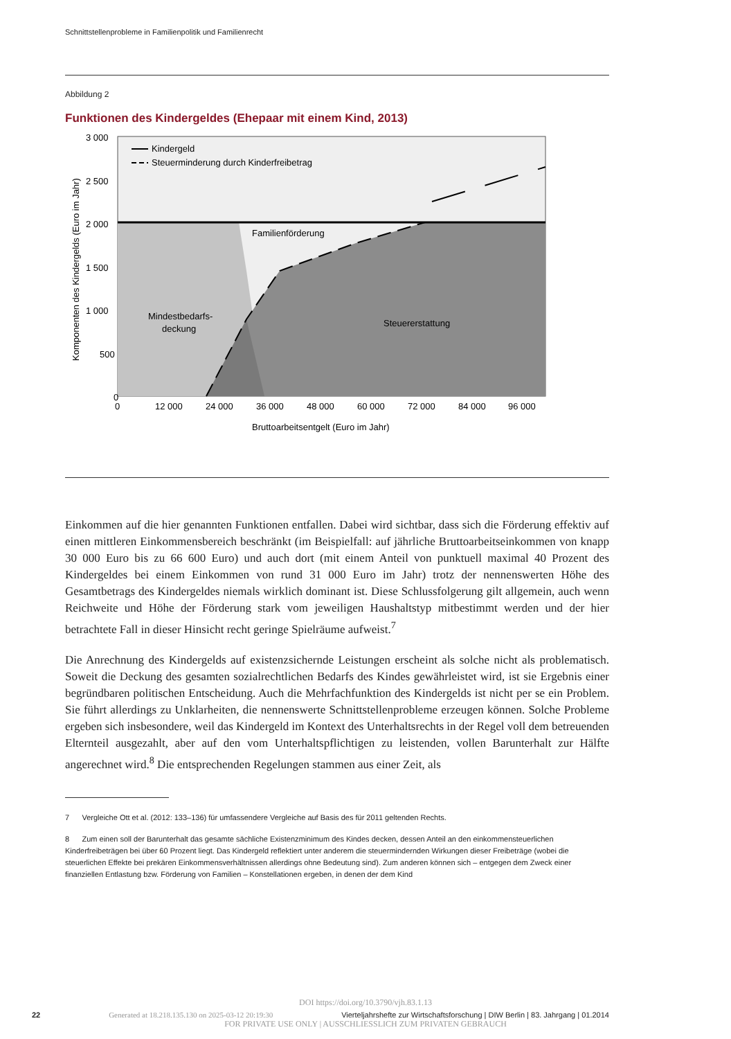Schnittstellenprobleme in Familienpolitik und Familienrecht
Abbildung 2
Funktionen des Kindergeldes (Ehepaar mit einem Kind, 2013)
3 000
2 500
2 000
1 500
1 000
500
0
0
12 000
24 000
36 000
48 000
60 000
72 000
84 000
96 000
Bruttoarbeitsentgelt (Euro im Jahr)
Komponenten des Kindergelds (Euro im Jahr)
Kindergeld
Steuerminderung durch Kinderfreibetrag
Familienförderung
Mindestbedarfs-
deckung
Steuererstattung
Einkommen auf die hier genannten Funktionen entfallen. Dabei wird sichtbar, dass sich die Förderung effektiv auf einen mittleren Einkommensbereich beschränkt (im Beispielfall: auf jährliche Bruttoarbeitseinkommen von knapp 30 000 Euro bis zu 66 600 Euro) und auch dort (mit einem Anteil von punktuell maximal 40 Prozent des Kindergeldes bei einem Einkommen von rund 31 000 Euro im Jahr) trotz der nennenswerten Höhe des Gesamtbetrags des Kindergeldes niemals wirklich dominant ist. Diese Schlussfolgerung gilt allgemein, auch wenn Reichweite und Höhe der Förderung stark vom jeweiligen Haushaltstyp mitbestimmt werden und der hier betrachtete Fall in dieser Hinsicht recht geringe Spielräume aufweist.<sup>7</sup>
Die Anrechnung des Kindergelds auf existenzsichernde Leistungen erscheint als solche nicht als problematisch. Soweit die Deckung des gesamten sozialrechtlichen Bedarfs des Kindes gewährleistet wird, ist sie Ergebnis einer begründbaren politischen Entscheidung. Auch die Mehrfachfunktion des Kindergelds ist nicht per se ein Problem. Sie führt allerdings zu Unklarheiten, die nennenswerte Schnittstellenprobleme erzeugen können. Solche Probleme ergeben sich insbesondere, weil das Kindergeld im Kontext des Unterhaltsrechts in der Regel voll dem betreuenden Elternteil ausgezahlt, aber auf den vom Unterhaltspflichtigen zu leistenden, vollen Barunterhalt zur Hälfte angerechnet wird.<sup>8</sup> Die entsprechenden Regelungen stammen aus einer Zeit, als
7 Vergleiche Ott et al. (2012: 133–136) für umfassendere Vergleiche auf Basis des für 2011 geltenden Rechts.
8 Zum einen soll der Barunterhalt das gesamte sächliche Existenzminimum des Kindes decken, dessen Anteil an den einkommensteuerlichen Kinderfreibeträgen bei über 60 Prozent liegt. Das Kindergeld reflektiert unter anderem die steuermindernden Wirkungen dieser Freibeträge (wobei die steuerlichen Effekte bei prekären Einkommensverhältnissen allerdings ohne Bedeutung sind). Zum anderen können sich – entgegen dem Zweck einer finanziellen Entlastung bzw. Förderung von Familien – Konstellationen ergeben, in denen der dem Kind
DOI https://doi.org/10.3790/vjh.83.1.13
22 Generated at 18.218.135.130 on 2025-03-12 20:19:30 Vierteljahrshefte zur Wirtschaftsforschung | DIW Berlin | 83. Jahrgang | 01.2014
FOR PRIVATE USE ONLY | AUSSCHLIESSLICH ZUM PRIVATEN GEBRAUCH